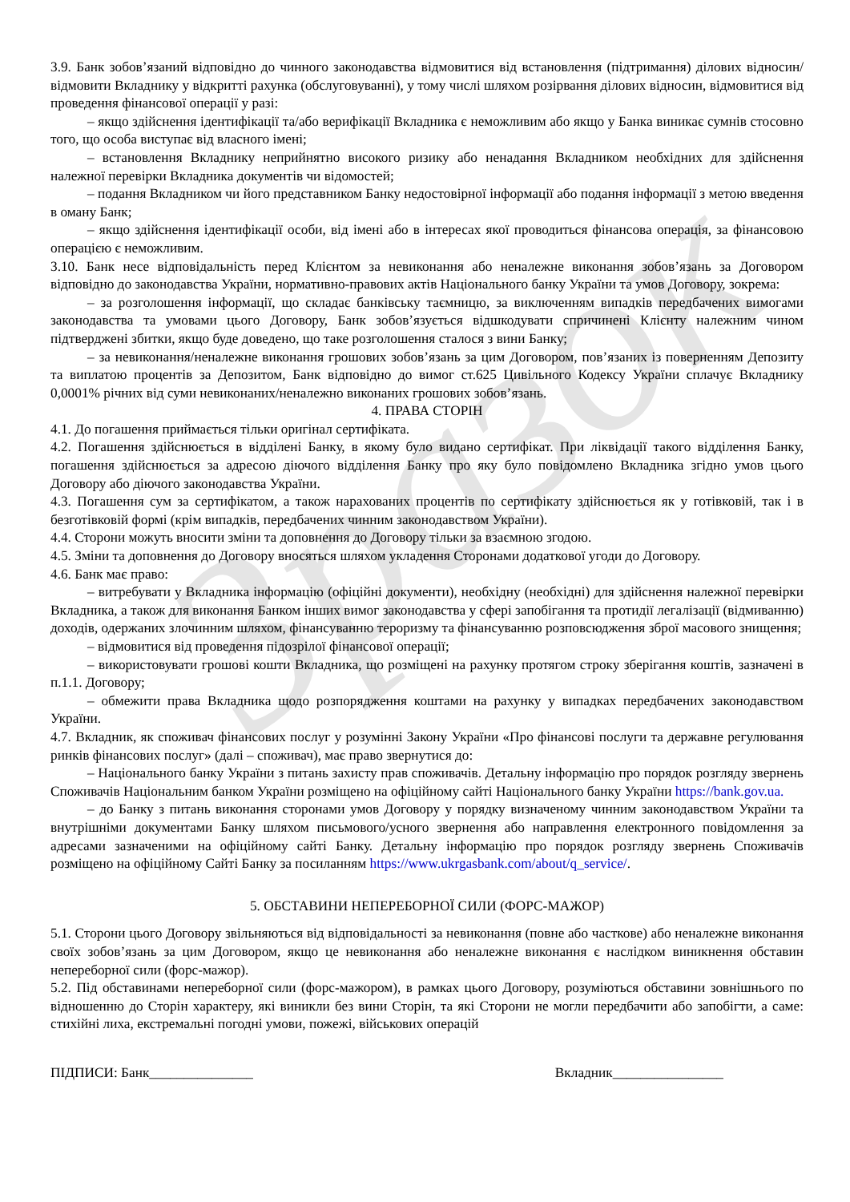Зразок
3.9. Банк зобов’язаний відповідно до чинного законодавства відмовитися від встановлення (підтримання) ділових відносин/відмовити Вкладнику у відкритті рахунка (обслуговуванні), у тому числі шляхом розірвання ділових відносин, відмовитися від проведення фінансової операції у разі:
– якщо здійснення ідентифікації та/або верифікації Вкладника є неможливим або якщо у Банка виникає сумнів стосовно того, що особа виступає від власного імені;
– встановлення Вкладнику неприйнятно високого ризику або ненадання Вкладником необхідних для здійснення належної перевірки Вкладника документів чи відомостей;
– подання Вкладником чи його представником Банку недостовірної інформації або подання інформації з метою введення в оману Банк;
– якщо здійснення ідентифікації особи, від імені або в інтересах якої проводиться фінансова операція, за фінансовою операцією є неможливим.
3.10. Банк несе відповідальність перед Клієнтом за невиконання або неналежне виконання зобов’язань за Договором відповідно до законодавства України, нормативно-правових актів Національного банку України та умов Договору, зокрема:
– за розголошення інформації, що складає банківську таємницю, за виключенням випадків передбачених вимогами законодавства та умовами цього Договору, Банк зобов’язується відшкодувати спричинені Клієнту належним чином підтверджені збитки, якщо буде доведено, що таке розголошення сталося з вини Банку;
– за невиконання/неналежне виконання грошових зобов’язань за цим Договором, пов’язаних із поверненням Депозиту та виплатою процентів за Депозитом, Банк відповідно до вимог ст.625 Цивільного Кодексу України сплачує Вкладнику 0,0001% річних від суми невиконаних/неналежно виконаних грошових зобов’язань.
4. ПРАВА СТОРІН
4.1. До погашення приймається тільки оригінал сертифіката.
4.2. Погашення здійснюється в відділені Банку, в якому було видано сертифікат. При ліквідації такого відділення Банку, погашення здійснюється за адресою діючого відділення Банку про яку було повідомлено Вкладника згідно умов цього Договору або діючого законодавства України.
4.3. Погашення сум за сертифікатом, а також нарахованих процентів по сертифікату здійснюється як у готівковій, так і в безготівковій формі (крім випадків, передбачених чинним законодавством України).
4.4. Сторони можуть вносити зміни та доповнення до Договору тільки за взаємною згодою.
4.5. Зміни та доповнення до Договору вносяться шляхом укладення Сторонами додаткової угоди до Договору.
4.6. Банк має право:
– витребувати у Вкладника інформацію (офіційні документи), необхідну (необхідні) для здійснення належної перевірки Вкладника, а також для виконання Банком інших вимог законодавства у сфері запобігання та протидії легалізації (відмиванню) доходів, одержаних злочинним шляхом, фінансуванню тероризму та фінансуванню розповсюдження зброї масового знищення;
– відмовитися від проведення підозрілої фінансової операції;
– використовувати грошові кошти Вкладника, що розміщені на рахунку протягом строку зберігання коштів, зазначені в п.1.1. Договору;
– обмежити права Вкладника щодо розпорядження коштами на рахунку у випадках передбачених законодавством України.
4.7. Вкладник, як споживач фінансових послуг у розумінні Закону України «Про фінансові послуги та державне регулювання ринків фінансових послуг» (далі – споживач), має право звернутися до:
– Національного банку України з питань захисту прав споживачів. Детальну інформацію про порядок розгляду звернень Споживачів Національним банком України розміщено на офіційному сайті Національного банку України https://bank.gov.ua.
– до Банку з питань виконання сторонами умов Договору у порядку визначеному чинним законодавством України та внутрішніми документами Банку шляхом письмового/усного звернення або направлення електронного повідомлення за адресами зазначеними на офіційному сайті Банку. Детальну інформацію про порядок розгляду звернень Споживачів розміщено на офіційному Сайті Банку за посиланням https://www.ukrgasbank.com/about/q_service/.
5. ОБСТАВИНИ НЕПЕРЕБОРНОЇ СИЛИ (ФОРС-МАЖОР)
5.1. Сторони цього Договору звільняються від відповідальності за невиконання (повне або часткове) або неналежне виконання своїх зобов’язань за цим Договором, якщо це невиконання або неналежне виконання є наслідком виникнення обставин непереборної сили (форс-мажор).
5.2. Під обставинами непереборної сили (форс-мажором), в рамках цього Договору, розуміються обставини зовнішнього по відношенню до Сторін характеру, які виникли без вини Сторін, та які Сторони не могли передбачити або запобігти, а саме: стихійні лиха, екстремальні погодні умови, пожежі, військових операцій
ПІДПИСИ: Банк_______________ Вкладник________________